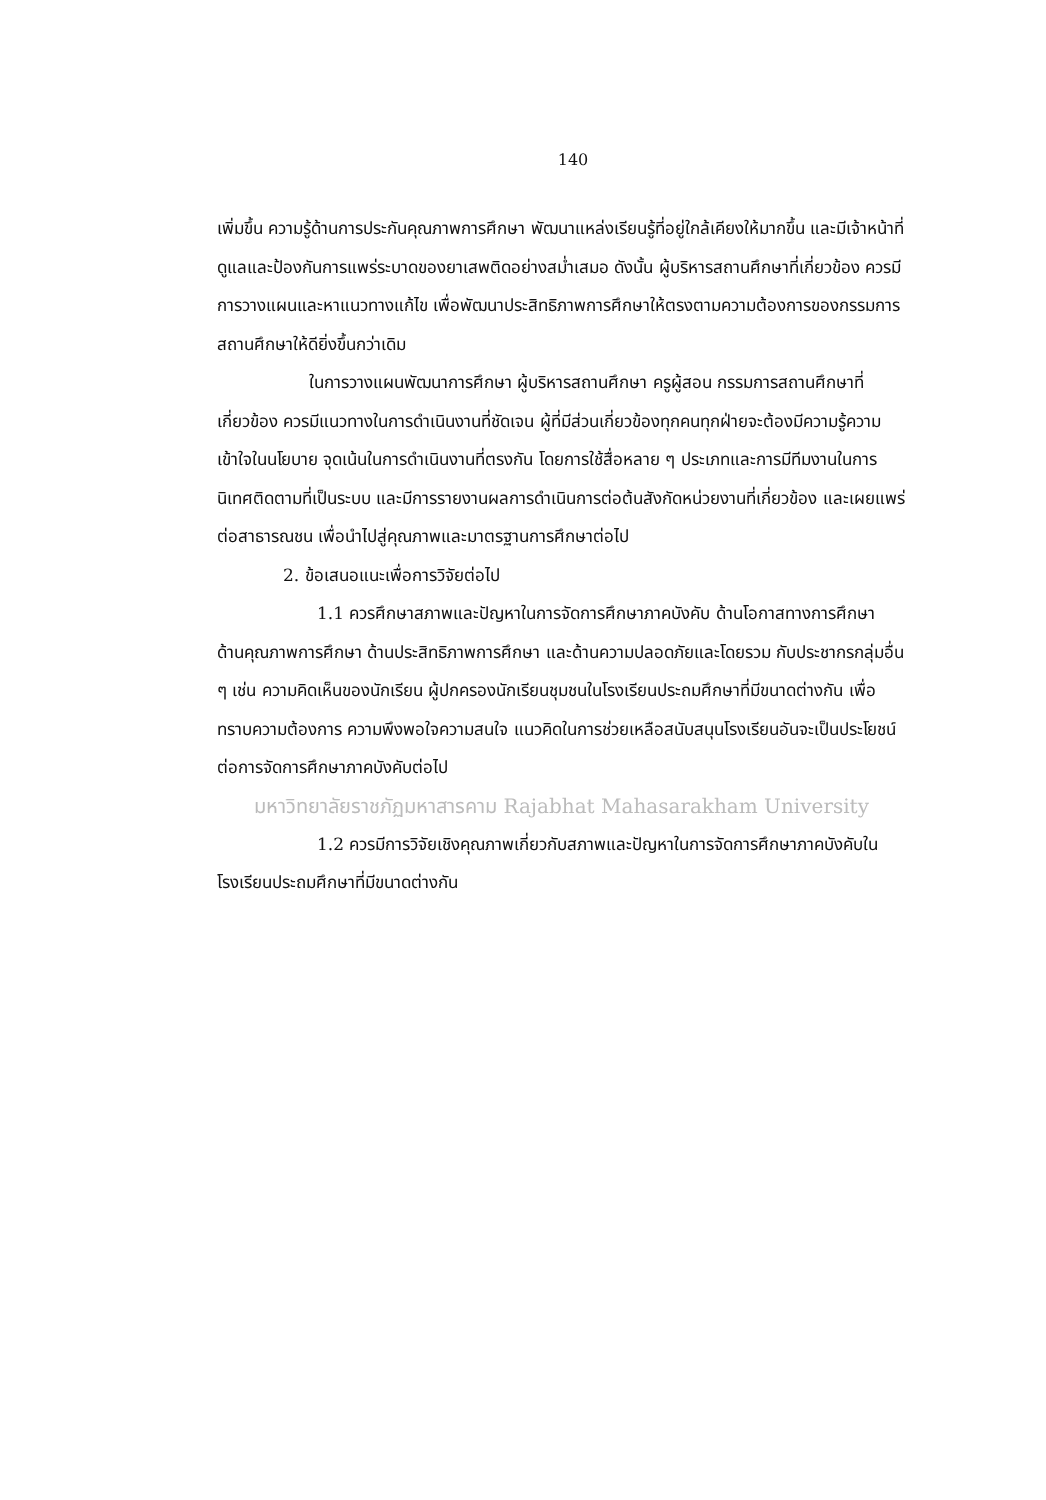140
เพิ่มขึ้น ความรู้ด้านการประกันคุณภาพการศึกษา พัฒนาแหล่งเรียนรู้ที่อยู่ใกล้เคียงให้มากขึ้น และมีเจ้าหน้าที่ดูแลและป้องกันการแพร่ระบาดของยาเสพติดอย่างสม่ำเสมอ ดังนั้น ผู้บริหารสถานศึกษาที่เกี่ยวข้อง ควรมีการวางแผนและหาแนวทางแก้ไข เพื่อพัฒนาประสิทธิภาพการศึกษาให้ตรงตามความต้องการของกรรมการสถานศึกษาให้ดียิ่งขึ้นกว่าเดิม
ในการวางแผนพัฒนาการศึกษา ผู้บริหารสถานศึกษา ครูผู้สอน กรรมการสถานศึกษาที่เกี่ยวข้อง ควรมีแนวทางในการดำเนินงานที่ชัดเจน ผู้ที่มีส่วนเกี่ยวข้องทุกคนทุกฝ่ายจะต้องมีความรู้ความเข้าใจในนโยบาย จุดเน้นในการดำเนินงานที่ตรงกัน โดยการใช้สื่อหลาย ๆ ประเภทและการมีทีมงานในการนิเทศติดตามที่เป็นระบบ และมีการรายงานผลการดำเนินการต่อต้นสังกัดหน่วยงานที่เกี่ยวข้อง และเผยแพร่ต่อสาธารณชน เพื่อนำไปสู่คุณภาพและมาตรฐานการศึกษาต่อไป
2. ข้อเสนอแนะเพื่อการวิจัยต่อไป
1.1 ควรศึกษาสภาพและปัญหาในการจัดการศึกษาภาคบังคับ ด้านโอกาสทางการศึกษา ด้านคุณภาพการศึกษา ด้านประสิทธิภาพการศึกษา และด้านความปลอดภัยและโดยรวม กับประชากรกลุ่มอื่น ๆ เช่น ความคิดเห็นของนักเรียน ผู้ปกครองนักเรียนชุมชนในโรงเรียนประถมศึกษาที่มีขนาดต่างกัน เพื่อทราบความต้องการ ความพึงพอใจความสนใจ แนวคิดในการช่วยเหลือสนับสนุนโรงเรียนอันจะเป็นประโยชน์ต่อการจัดการศึกษาภาคบังคับต่อไป
มหาวิทยาลัยราชภัฏมหาสารคาม Rajabhat Mahasarakham University
1.2 ควรมีการวิจัยเชิงคุณภาพเกี่ยวกับสภาพและปัญหาในการจัดการศึกษาภาคบังคับในโรงเรียนประถมศึกษาที่มีขนาดต่างกัน